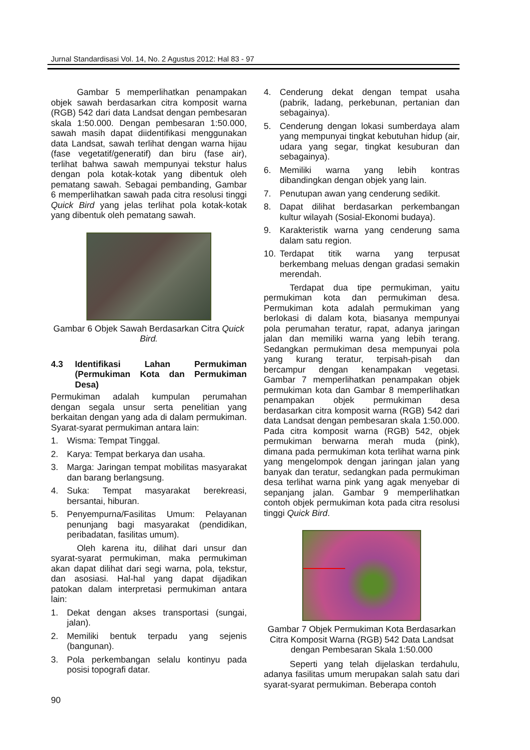Jurnal Standardisasi Vol. 14, No. 2 Agustus 2012: Hal 83 - 97
Gambar 5 memperlihatkan penampakan objek sawah berdasarkan citra komposit warna (RGB) 542 dari data Landsat dengan pembesaran skala 1:50.000. Dengan pembesaran 1:50.000, sawah masih dapat diidentifikasi menggunakan data Landsat, sawah terlihat dengan warna hijau (fase vegetatif/generatif) dan biru (fase air), terlihat bahwa sawah mempunyai tekstur halus dengan pola kotak-kotak yang dibentuk oleh pematang sawah. Sebagai pembanding, Gambar 6 memperlihatkan sawah pada citra resolusi tinggi Quick Bird yang jelas terlihat pola kotak-kotak yang dibentuk oleh pematang sawah.
Gambar 6 Objek Sawah Berdasarkan Citra Quick Bird.
4.3 Identifikasi Lahan Permukiman (Permukiman Kota dan Permukiman Desa)
Permukiman adalah kumpulan perumahan dengan segala unsur serta penelitian yang berkaitan dengan yang ada di dalam permukiman. Syarat-syarat permukiman antara lain:
1. Wisma: Tempat Tinggal.
2. Karya: Tempat berkarya dan usaha.
3. Marga: Jaringan tempat mobilitas masyarakat dan barang berlangsung.
4. Suka: Tempat masyarakat berekreasi, bersantai, hiburan.
5. Penyempurna/Fasilitas Umum: Pelayanan penunjang bagi masyarakat (pendidikan, peribadatan, fasilitas umum).
Oleh karena itu, dilihat dari unsur dan syarat-syarat permukiman, maka permukiman akan dapat dilihat dari segi warna, pola, tekstur, dan asosiasi. Hal-hal yang dapat dijadikan patokan dalam interpretasi permukiman antara lain:
1. Dekat dengan akses transportasi (sungai, jalan).
2. Memiliki bentuk terpadu yang sejenis (bangunan).
3. Pola perkembangan selalu kontinyu pada posisi topografi datar.
4. Cenderung dekat dengan tempat usaha (pabrik, ladang, perkebunan, pertanian dan sebagainya).
5. Cenderung dengan lokasi sumberdaya alam yang mempunyai tingkat kebutuhan hidup (air, udara yang segar, tingkat kesuburan dan sebagainya).
6. Memiliki warna yang lebih kontras dibandingkan dengan objek yang lain.
7. Penutupan awan yang cenderung sedikit.
8. Dapat dilihat berdasarkan perkembangan kultur wilayah (Sosial-Ekonomi budaya).
9. Karakteristik warna yang cenderung sama dalam satu region.
10. Terdapat titik warna yang terpusat berkembang meluas dengan gradasi semakin merendah.
Terdapat dua tipe permukiman, yaitu permukiman kota dan permukiman desa. Permukiman kota adalah permukiman yang berlokasi di dalam kota, biasanya mempunyai pola perumahan teratur, rapat, adanya jaringan jalan dan memiliki warna yang lebih terang. Sedangkan permukiman desa mempunyai pola yang kurang teratur, terpisah-pisah dan bercampur dengan kenampakan vegetasi. Gambar 7 memperlihatkan penampakan objek permukiman kota dan Gambar 8 memperlihatkan penampakan objek permukiman desa berdasarkan citra komposit warna (RGB) 542 dari data Landsat dengan pembesaran skala 1:50.000. Pada citra komposit warna (RGB) 542, objek permukiman berwarna merah muda (pink), dimana pada permukiman kota terlihat warna pink yang mengelompok dengan jaringan jalan yang banyak dan teratur, sedangkan pada permukiman desa terlihat warna pink yang agak menyebar di sepanjang jalan. Gambar 9 memperlihatkan contoh objek permukiman kota pada citra resolusi tinggi Quick Bird.
Gambar 7 Objek Permukiman Kota Berdasarkan Citra Komposit Warna (RGB) 542 Data Landsat dengan Pembesaran Skala 1:50.000
Seperti yang telah dijelaskan terdahulu, adanya fasilitas umum merupakan salah satu dari syarat-syarat permukiman. Beberapa contoh
90